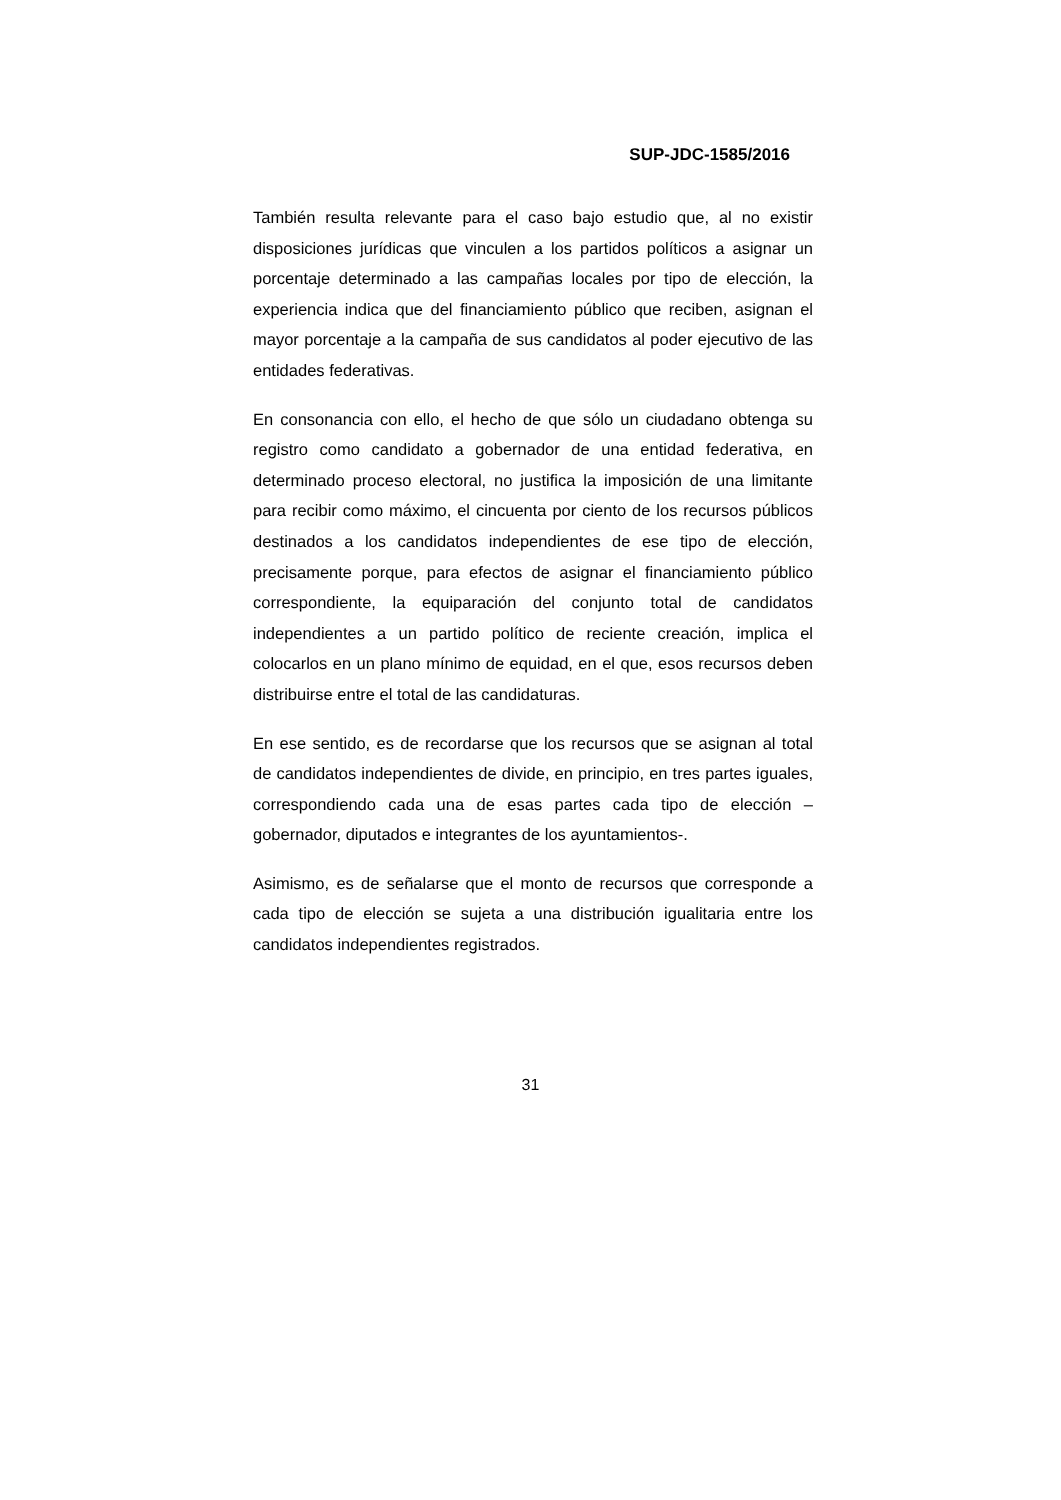SUP-JDC-1585/2016
También resulta relevante para el caso bajo estudio que, al no existir disposiciones jurídicas que vinculen a los partidos políticos a asignar un porcentaje determinado a las campañas locales por tipo de elección, la experiencia indica que del financiamiento público que reciben, asignan el mayor porcentaje a la campaña de sus candidatos al poder ejecutivo de las entidades federativas.
En consonancia con ello, el hecho de que sólo un ciudadano obtenga su registro como candidato a gobernador de una entidad federativa, en determinado proceso electoral, no justifica la imposición de una limitante para recibir como máximo, el cincuenta por ciento de los recursos públicos destinados a los candidatos independientes de ese tipo de elección, precisamente porque, para efectos de asignar el financiamiento público correspondiente, la equiparación del conjunto total de candidatos independientes a un partido político de reciente creación, implica el colocarlos en un plano mínimo de equidad, en el que, esos recursos deben distribuirse entre el total de las candidaturas.
En ese sentido, es de recordarse que los recursos que se asignan al total de candidatos independientes de divide, en principio, en tres partes iguales, correspondiendo cada una de esas partes cada tipo de elección –gobernador, diputados e integrantes de los ayuntamientos-.
Asimismo, es de señalarse que el monto de recursos que corresponde a cada tipo de elección se sujeta a una distribución igualitaria entre los candidatos independientes registrados.
31